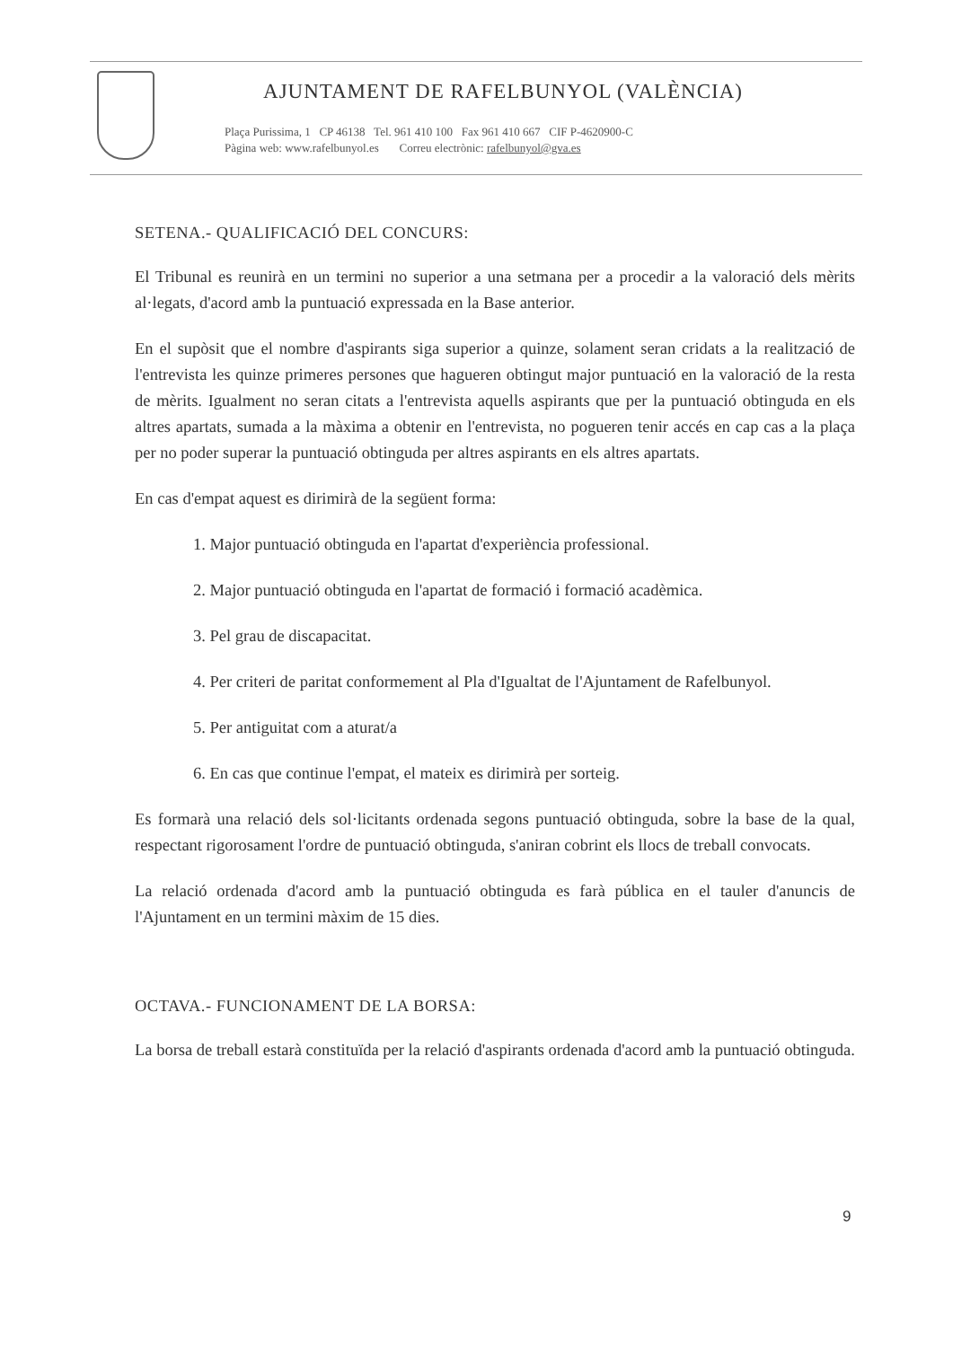AJUNTAMENT DE RAFELBUNYOL (VALÈNCIA)
Plaça Purissima, 1 CP 46138 Tel. 961 410 100 Fax 961 410 667 CIF P-4620900-C
Pàgina web: www.rafelbunyol.es Correu electrònic: rafelbunyol@gva.es
SETENA.- QUALIFICACIÓ DEL CONCURS:
El Tribunal es reunirà en un termini no superior a una setmana per a procedir a la valoració dels mèrits al·legats, d'acord amb la puntuació expressada en la Base anterior.
En el supòsit que el nombre d'aspirants siga superior a quinze, solament seran cridats a la realització de l'entrevista les quinze primeres persones que hagueren obtingut major puntuació en la valoració de la resta de mèrits. Igualment no seran citats a l'entrevista aquells aspirants que per la puntuació obtinguda en els altres apartats, sumada a la màxima a obtenir en l'entrevista, no pogueren tenir accés en cap cas a la plaça per no poder superar la puntuació obtinguda per altres aspirants en els altres apartats.
En cas d'empat aquest es dirimirà de la següent forma:
1. Major puntuació obtinguda en l'apartat d'experiència professional.
2. Major puntuació obtinguda en l'apartat de formació i formació acadèmica.
3. Pel grau de discapacitat.
4. Per criteri de paritat conformement al Pla d'Igualtat de l'Ajuntament de Rafelbunyol.
5. Per antiguitat com a aturat/a
6. En cas que continue l'empat, el mateix es dirimirà per sorteig.
Es formarà una relació dels sol·licitants ordenada segons puntuació obtinguda, sobre la base de la qual, respectant rigorosament l'ordre de puntuació obtinguda, s'aniran cobrint els llocs de treball convocats.
La relació ordenada d'acord amb la puntuació obtinguda es farà pública en el tauler d'anuncis de l'Ajuntament en un termini màxim de 15 dies.
OCTAVA.- FUNCIONAMENT DE LA BORSA:
La borsa de treball estarà constituïda per la relació d'aspirants ordenada d'acord amb la puntuació obtinguda.
9